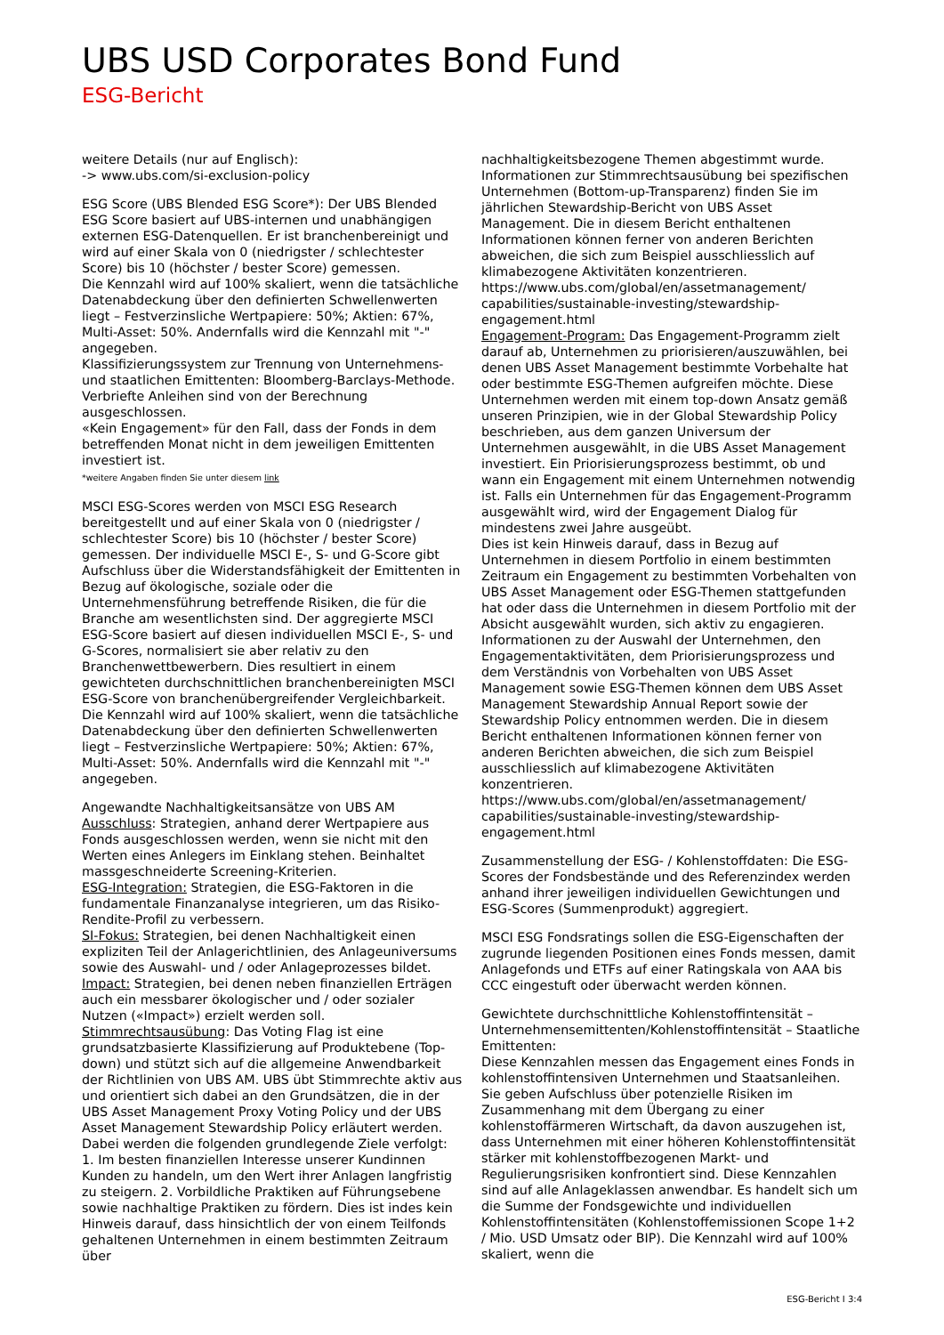UBS USD Corporates Bond Fund
ESG-Bericht
weitere Details (nur auf Englisch):
-> www.ubs.com/si-exclusion-policy
ESG Score (UBS Blended ESG Score*): Der UBS Blended ESG Score basiert auf UBS-internen und unabhängigen externen ESG-Datenquellen. Er ist branchenbereinigt und wird auf einer Skala von 0 (niedrigster / schlechtester Score) bis 10 (höchster / bester Score) gemessen.
Die Kennzahl wird auf 100% skaliert, wenn die tatsächliche Datenabdeckung über den definierten Schwellenwerten liegt – Festverzinsliche Wertpapiere: 50%; Aktien: 67%, Multi-Asset: 50%. Andernfalls wird die Kennzahl mit "-" angegeben.
Klassifizierungssystem zur Trennung von Unternehmens- und staatlichen Emittenten: Bloomberg-Barclays-Methode.
Verbriefte Anleihen sind von der Berechnung ausgeschlossen.
«Kein Engagement» für den Fall, dass der Fonds in dem betreffenden Monat nicht in dem jeweiligen Emittenten investiert ist.
*weitere Angaben finden Sie unter diesem link
MSCI ESG-Scores werden von MSCI ESG Research bereitgestellt und auf einer Skala von 0 (niedrigster / schlechtester Score) bis 10 (höchster / bester Score) gemessen. Der individuelle MSCI E-, S- und G-Score gibt Aufschluss über die Widerstandsfähigkeit der Emittenten in Bezug auf ökologische, soziale oder die Unternehmensführung betreffende Risiken, die für die Branche am wesentlichsten sind. Der aggregierte MSCI ESG-Score basiert auf diesen individuellen MSCI E-, S- und G-Scores, normalisiert sie aber relativ zu den Branchenwettbewerbern. Dies resultiert in einem gewichteten durchschnittlichen branchenbereinigten MSCI ESG-Score von branchenübergreifender Vergleichbarkeit.
Die Kennzahl wird auf 100% skaliert, wenn die tatsächliche Datenabdeckung über den definierten Schwellenwerten liegt – Festverzinsliche Wertpapiere: 50%; Aktien: 67%, Multi-Asset: 50%. Andernfalls wird die Kennzahl mit "-" angegeben.
Angewandte Nachhaltigkeitsansätze von UBS AM
Ausschluss: Strategien, anhand derer Wertpapiere aus Fonds ausgeschlossen werden, wenn sie nicht mit den Werten eines Anlegers im Einklang stehen. Beinhaltet massgeschneiderte Screening-Kriterien.
ESG-Integration: Strategien, die ESG-Faktoren in die fundamentale Finanzanalyse integrieren, um das Risiko-Rendite-Profil zu verbessern.
SI-Fokus: Strategien, bei denen Nachhaltigkeit einen expliziten Teil der Anlagerichtlinien, des Anlageuniversums sowie des Auswahl- und / oder Anlageprozesses bildet.
Impact: Strategien, bei denen neben finanziellen Erträgen auch ein messbarer ökologischer und / oder sozialer Nutzen («Impact») erzielt werden soll.
Stimmrechtsausübung: Das Voting Flag ist eine grundsatzbasierte Klassifizierung auf Produktebene (Top-down) und stützt sich auf die allgemeine Anwendbarkeit der Richtlinien von UBS AM. UBS übt Stimmrechte aktiv aus und orientiert sich dabei an den Grundsätzen, die in der UBS Asset Management Proxy Voting Policy und der UBS Asset Management Stewardship Policy erläutert werden. Dabei werden die folgenden grundlegende Ziele verfolgt: 1. Im besten finanziellen Interesse unserer Kundinnen Kunden zu handeln, um den Wert ihrer Anlagen langfristig zu steigern. 2. Vorbildliche Praktiken auf Führungsebene sowie nachhaltige Praktiken zu fördern. Dies ist indes kein Hinweis darauf, dass hinsichtlich der von einem Teilfonds gehaltenen Unternehmen in einem bestimmten Zeitraum über
nachhaltigkeitsbezogene Themen abgestimmt wurde. Informationen zur Stimmrechtsausübung bei spezifischen Unternehmen (Bottom-up-Transparenz) finden Sie im jährlichen Stewardship-Bericht von UBS Asset Management. Die in diesem Bericht enthaltenen Informationen können ferner von anderen Berichten abweichen, die sich zum Beispiel ausschliesslich auf klimabezogene Aktivitäten konzentrieren.
https://www.ubs.com/global/en/assetmanagement/ capabilities/sustainable-investing/stewardship-engagement.html
Engagement-Program: Das Engagement-Programm zielt darauf ab, Unternehmen zu priorisieren/auszuwählen, bei denen UBS Asset Management bestimmte Vorbehalte hat oder bestimmte ESG-Themen aufgreifen möchte. Diese Unternehmen werden mit einem top-down Ansatz gemäß unseren Prinzipien, wie in der Global Stewardship Policy beschrieben, aus dem ganzen Universum der Unternehmen ausgewählt, in die UBS Asset Management investiert. Ein Priorisierungsprozess bestimmt, ob und wann ein Engagement mit einem Unternehmen notwendig ist. Falls ein Unternehmen für das Engagement-Programm ausgewählt wird, wird der Engagement Dialog für mindestens zwei Jahre ausgeübt.
Dies ist kein Hinweis darauf, dass in Bezug auf Unternehmen in diesem Portfolio in einem bestimmten Zeitraum ein Engagement zu bestimmten Vorbehalten von UBS Asset Management oder ESG-Themen stattgefunden hat oder dass die Unternehmen in diesem Portfolio mit der Absicht ausgewählt wurden, sich aktiv zu engagieren. Informationen zu der Auswahl der Unternehmen, den Engagementaktivitäten, dem Priorisierungsprozess und dem Verständnis von Vorbehalten von UBS Asset Management sowie ESG-Themen können dem UBS Asset Management Stewardship Annual Report sowie der Stewardship Policy entnommen werden. Die in diesem Bericht enthaltenen Informationen können ferner von anderen Berichten abweichen, die sich zum Beispiel ausschliesslich auf klimabezogene Aktivitäten konzentrieren.
https://www.ubs.com/global/en/assetmanagement/ capabilities/sustainable-investing/stewardship-engagement.html
Zusammenstellung der ESG- / Kohlenstoffdaten: Die ESG-Scores der Fondsbestände und des Referenzindex werden anhand ihrer jeweiligen individuellen Gewichtungen und ESG-Scores (Summenprodukt) aggregiert.
MSCI ESG Fondsratings sollen die ESG-Eigenschaften der zugrunde liegenden Positionen eines Fonds messen, damit Anlagefonds und ETFs auf einer Ratingskala von AAA bis CCC eingestuft oder überwacht werden können.
Gewichtete durchschnittliche Kohlenstoffintensität – Unternehmensemittenten/Kohlenstoffintensität – Staatliche Emittenten:
Diese Kennzahlen messen das Engagement eines Fonds in kohlenstoffintensiven Unternehmen und Staatsanleihen. Sie geben Aufschluss über potenzielle Risiken im Zusammenhang mit dem Übergang zu einer kohlenstoffärmeren Wirtschaft, da davon auszugehen ist, dass Unternehmen mit einer höheren Kohlenstoffintensität stärker mit kohlenstoffbezogenen Markt- und Regulierungsrisiken konfrontiert sind. Diese Kennzahlen sind auf alle Anlageklassen anwendbar. Es handelt sich um die Summe der Fondsgewichte und individuellen Kohlenstoffintensitäten (Kohlenstoffemissionen Scope 1+2 / Mio. USD Umsatz oder BIP). Die Kennzahl wird auf 100% skaliert, wenn die
ESG-Bericht I 3:4